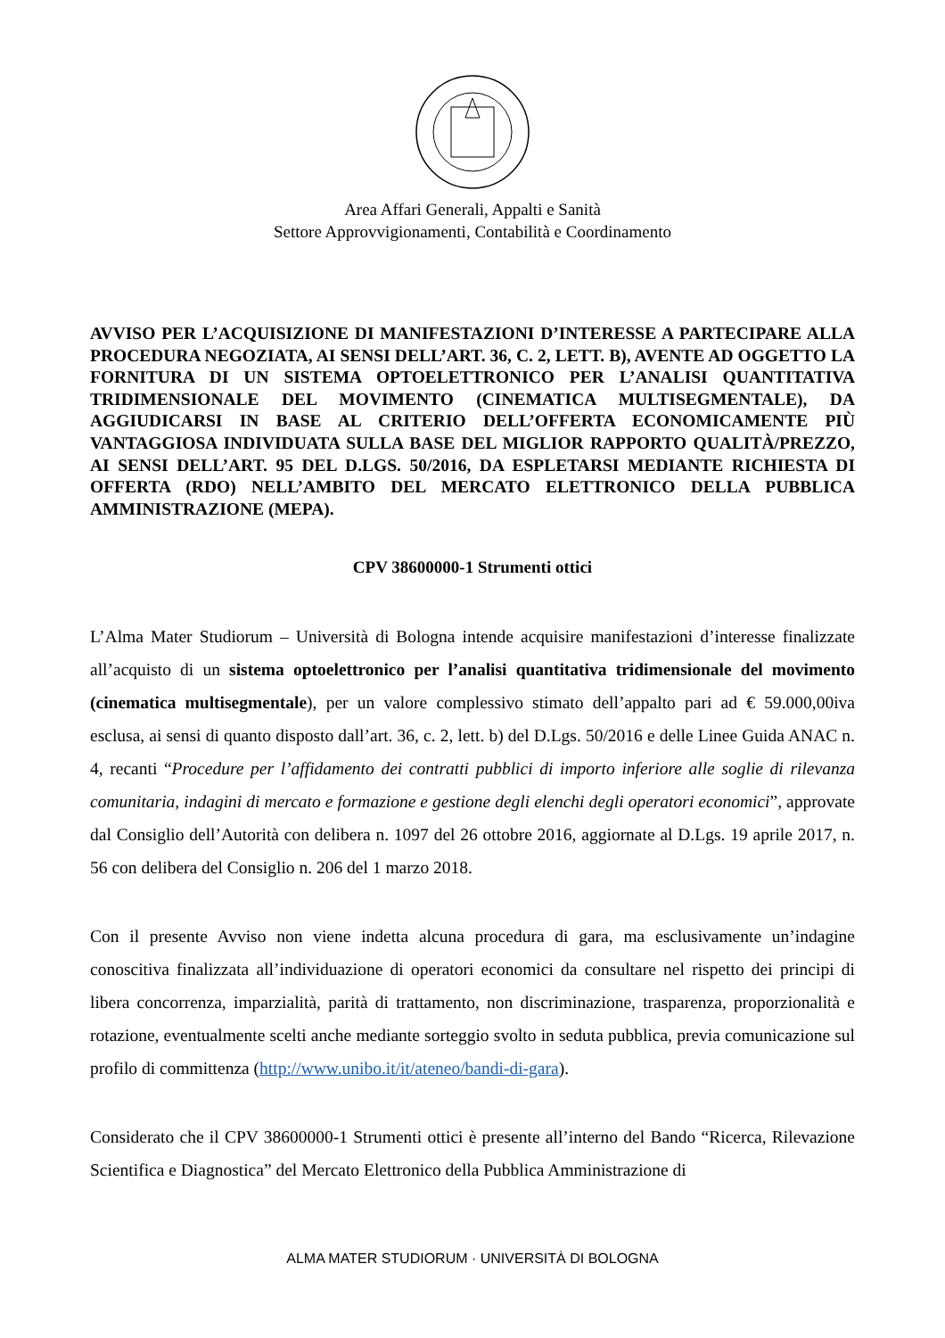Area Affari Generali, Appalti e Sanità
Settore Approvvigionamenti, Contabilità e Coordinamento
AVVISO PER L’ACQUISIZIONE DI MANIFESTAZIONI D’INTERESSE A PARTECIPARE ALLA PROCEDURA NEGOZIATA, AI SENSI DELL’ART. 36, C. 2, LETT. B), AVENTE AD OGGETTO LA FORNITURA DI UN SISTEMA OPTOELETTRONICO PER L’ANALISI QUANTITATIVA TRIDIMENSIONALE DEL MOVIMENTO (CINEMATICA MULTISEGMENTALE), DA AGGIUDICARSI IN BASE AL CRITERIO DELL’OFFERTA ECONOMICAMENTE PIÙ VANTAGGIOSA INDIVIDUATA SULLA BASE DEL MIGLIOR RAPPORTO QUALITÀ/PREZZO, AI SENSI DELL’ART. 95 DEL D.LGS. 50/2016, DA ESPLETARSI MEDIANTE RICHIESTA DI OFFERTA (RDO) NELL’AMBITO DEL MERCATO ELETTRONICO DELLA PUBBLICA AMMINISTRAZIONE (MEPA).
CPV 38600000-1 Strumenti ottici
L’Alma Mater Studiorum – Università di Bologna intende acquisire manifestazioni d’interesse finalizzate all’acquisto di un sistema optoelettronico per l’analisi quantitativa tridimensionale del movimento (cinematica multisegmentale), per un valore complessivo stimato dell’appalto pari ad € 59.000,00iva esclusa, ai sensi di quanto disposto dall’art. 36, c. 2, lett. b) del D.Lgs. 50/2016 e delle Linee Guida ANAC n. 4, recanti “Procedure per l’affidamento dei contratti pubblici di importo inferiore alle soglie di rilevanza comunitaria, indagini di mercato e formazione e gestione degli elenchi degli operatori economici”, approvate dal Consiglio dell’Autorità con delibera n. 1097 del 26 ottobre 2016, aggiornate al D.Lgs. 19 aprile 2017, n. 56 con delibera del Consiglio n. 206 del 1 marzo 2018.
Con il presente Avviso non viene indetta alcuna procedura di gara, ma esclusivamente un’indagine conoscitiva finalizzata all’individuazione di operatori economici da consultare nel rispetto dei principi di libera concorrenza, imparzialità, parità di trattamento, non discriminazione, trasparenza, proporzionalità e rotazione, eventualmente scelti anche mediante sorteggio svolto in seduta pubblica, previa comunicazione sul profilo di committenza (http://www.unibo.it/it/ateneo/bandi-di-gara).
Considerato che il CPV 38600000-1 Strumenti ottici è presente all’interno del Bando “Ricerca, Rilevazione Scientifica e Diagnostica” del Mercato Elettronico della Pubblica Amministrazione di
ALMA MATER STUDIORUM · UNIVERSITÀ DI BOLOGNA